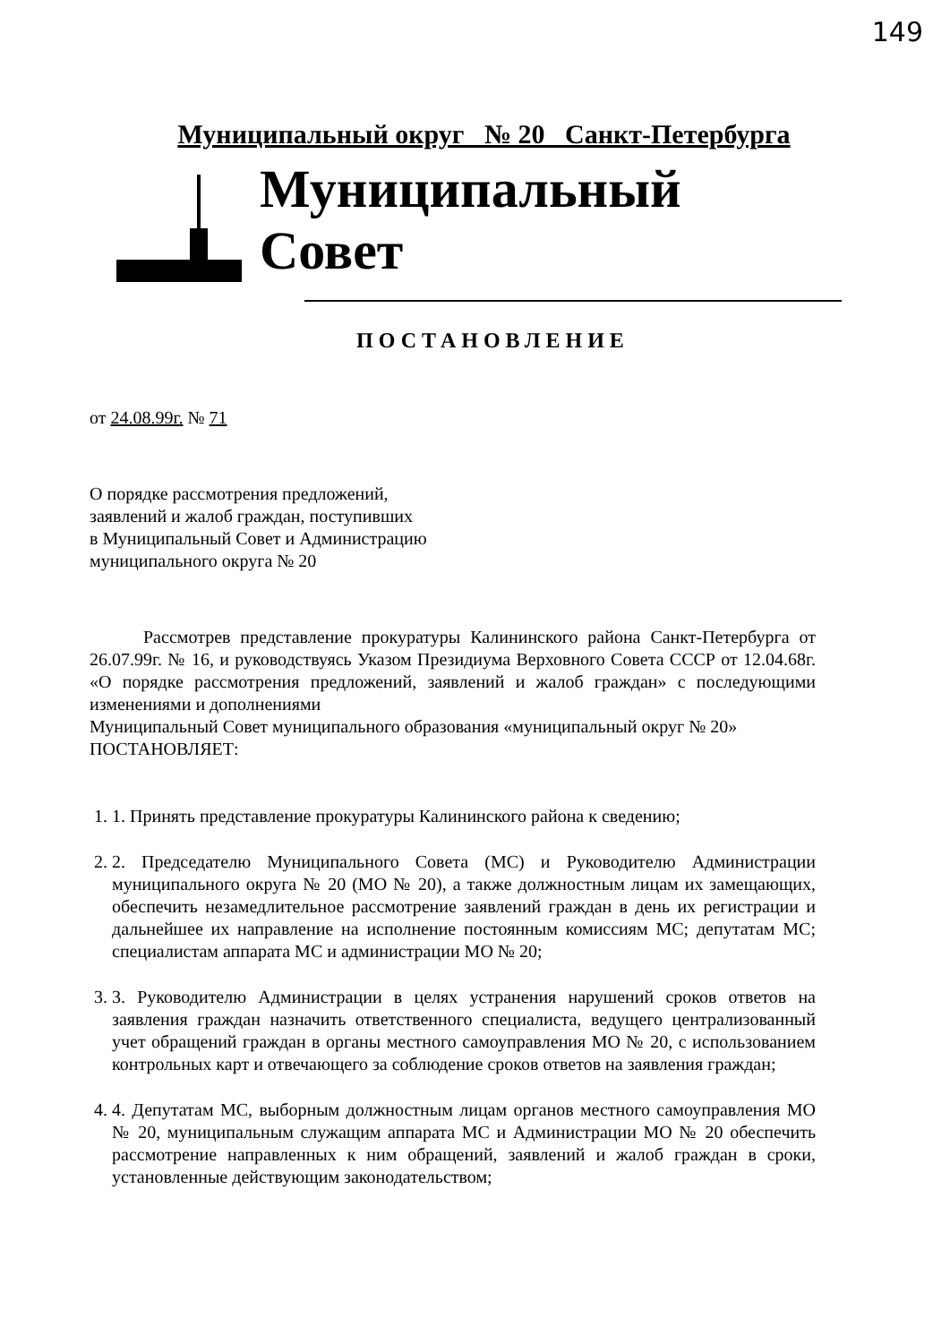149
Муниципальный округ № 20 Санкт-Петербурга
Муниципальный Совет
ПОСТАНОВЛЕНИЕ
от 24.08.99г. № 71
О порядке рассмотрения предложений,
заявлений и жалоб граждан, поступивших
в Муниципальный Совет и Администрацию
муниципального округа № 20
Рассмотрев представление прокуратуры Калининского района Санкт-Петербурга от 26.07.99г. № 16, и руководствуясь Указом Президиума Верховного Совета СССР от 12.04.68г. «О порядке рассмотрения предложений, заявлений и жалоб граждан» с последующими изменениями и дополнениями
Муниципальный Совет муниципального образования «муниципальный округ № 20»
ПОСТАНОВЛЯЕТ:
1. 1. Принять представление прокуратуры Калининского района к сведению;
2. 2. Председателю Муниципального Совета (МС) и Руководителю Администрации муниципального округа № 20 (МО № 20), а также должностным лицам их замещающих, обеспечить незамедлительное рассмотрение заявлений граждан в день их регистрации и дальнейшее их направление на исполнение постоянным комиссиям МС; депутатам МС; специалистам аппарата МС и администрации МО № 20;
3. 3. Руководителю Администрации в целях устранения нарушений сроков ответов на заявления граждан назначить ответственного специалиста, ведущего централизованный учет обращений граждан в органы местного самоуправления МО № 20, с использованием контрольных карт и отвечающего за соблюдение сроков ответов на заявления граждан;
4. 4. Депутатам МС, выборным должностным лицам органов местного самоуправления МО № 20, муниципальным служащим аппарата МС и Администрации МО № 20 обеспечить рассмотрение направленных к ним обращений, заявлений и жалоб граждан в сроки, установленные действующим законодательством;